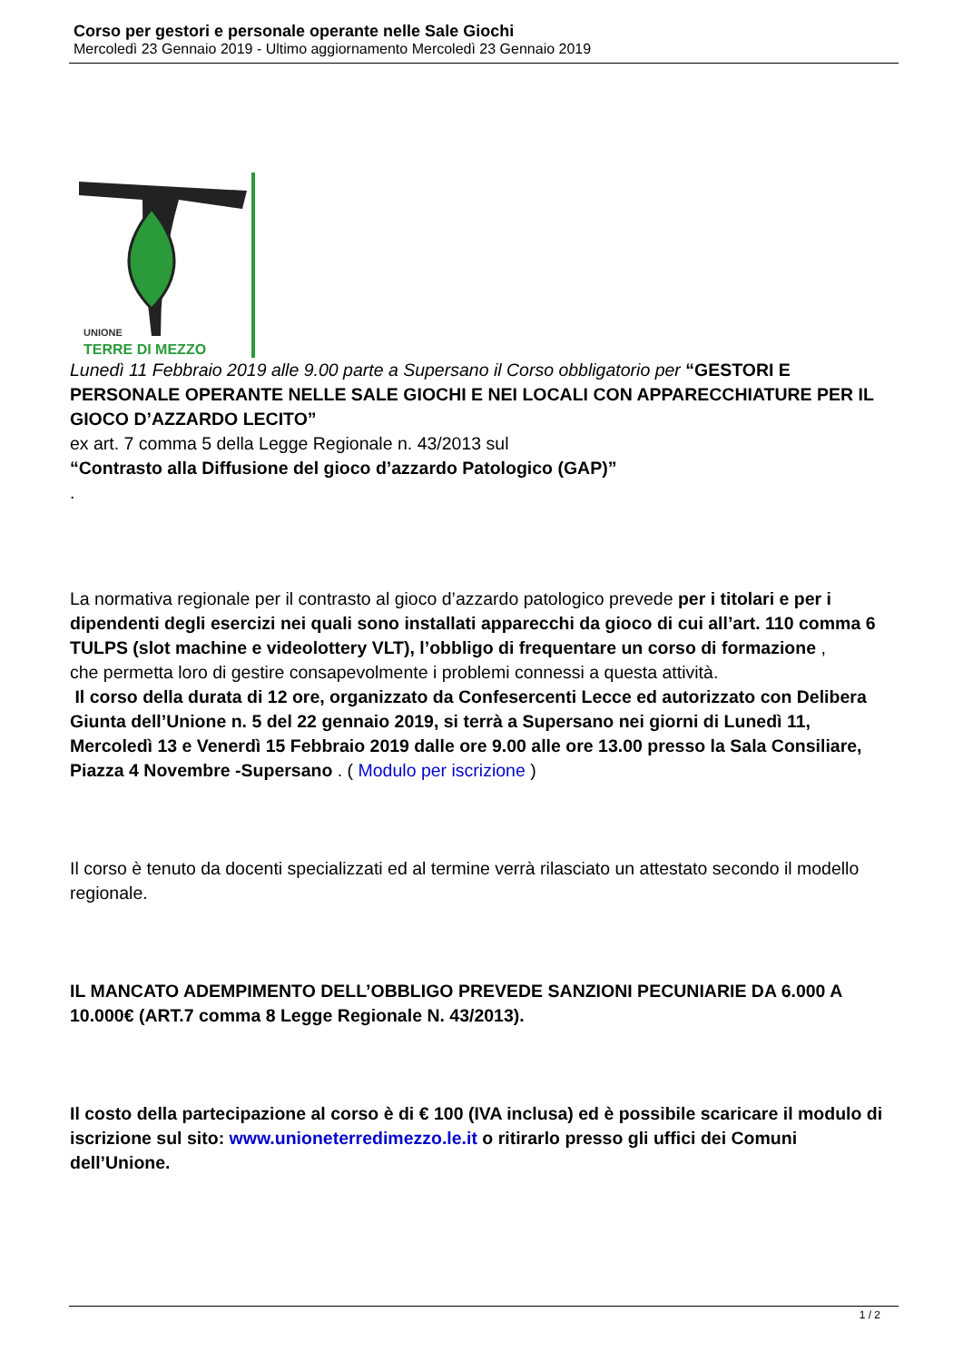Corso per gestori e personale operante nelle Sale Giochi
Mercoledì 23 Gennaio 2019 - Ultimo aggiornamento Mercoledì 23 Gennaio 2019
UNIONE
TERRE DI MEZZO
Lunedì 11 Febbraio 2019 alle 9.00 parte a Supersano il Corso obbligatorio per “GESTORI E PERSONALE OPERANTE NELLE SALE GIOCHI E NEI LOCALI CON APPARECCHIATURE PER IL GIOCO D’AZZARDO LECITO”
ex art. 7 comma 5 della Legge Regionale n. 43/2013 sul
“Contrasto alla Diffusione del gioco d’azzardo Patologico (GAP)”
.
La normativa regionale per il contrasto al gioco d’azzardo patologico prevede per i titolari e per i dipendenti degli esercizi nei quali sono installati apparecchi da gioco di cui all’art. 110 comma 6 TULPS (slot machine e videolottery VLT), l’obbligo di frequentare un corso di formazione ,
che permetta loro di gestire consapevolmente i problemi connessi a questa attività.
Il corso della durata di 12 ore, organizzato da Confesercenti Lecce ed autorizzato con Delibera Giunta dell’Unione n. 5 del 22 gennaio 2019, si terrà a Supersano nei giorni di Lunedì 11, Mercoledì 13 e Venerdì 15 Febbraio 2019 dalle ore 9.00 alle ore 13.00 presso la Sala Consiliare, Piazza 4 Novembre -Supersano . ( Modulo per iscrizione )
Il corso è tenuto da docenti specializzati ed al termine verrà rilasciato un attestato secondo il modello regionale.
IL MANCATO ADEMPIMENTO DELL’OBBLIGO PREVEDE SANZIONI PECUNIARIE DA 6.000 A 10.000€ (ART.7 comma 8 Legge Regionale N. 43/2013).
Il costo della partecipazione al corso è di € 100 (IVA inclusa) ed è possibile scaricare il modulo di iscrizione sul sito: www.unioneterredimezzo.le.it o ritirarlo presso gli uffici dei Comuni dell’Unione.
1 / 2